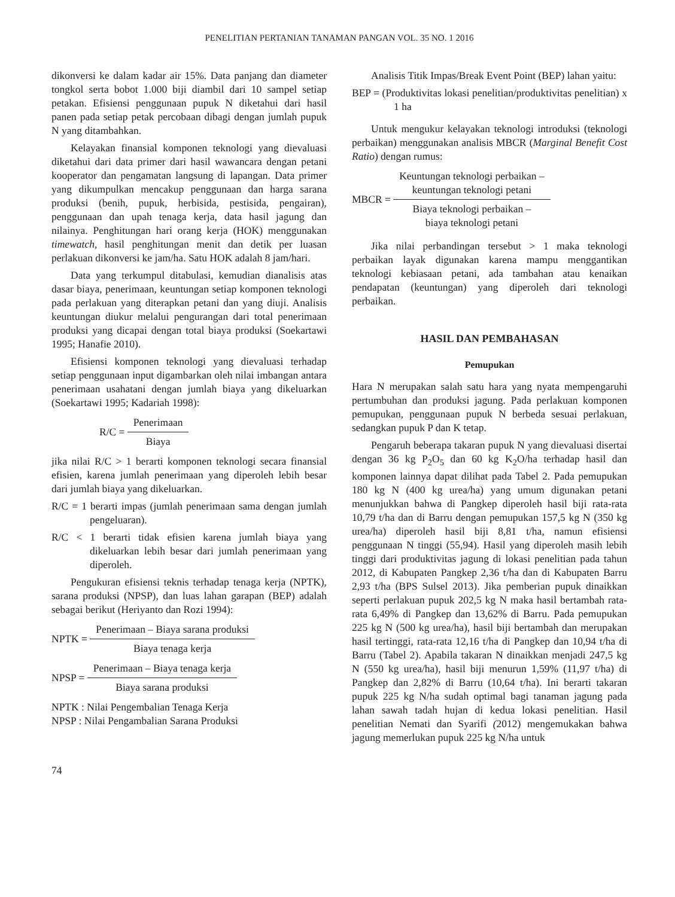PENELITIAN PERTANIAN TANAMAN PANGAN VOL. 35 NO. 1 2016
dikonversi ke dalam kadar air 15%. Data panjang dan diameter tongkol serta bobot 1.000 biji diambil dari 10 sampel setiap petakan. Efisiensi penggunaan pupuk N diketahui dari hasil panen pada setiap petak percobaan dibagi dengan jumlah pupuk N yang ditambahkan.
Kelayakan finansial komponen teknologi yang dievaluasi diketahui dari data primer dari hasil wawancara dengan petani kooperator dan pengamatan langsung di lapangan. Data primer yang dikumpulkan mencakup penggunaan dan harga sarana produksi (benih, pupuk, herbisida, pestisida, pengairan), penggunaan dan upah tenaga kerja, data hasil jagung dan nilainya. Penghitungan hari orang kerja (HOK) menggunakan timewatch, hasil penghitungan menit dan detik per luasan perlakuan dikonversi ke jam/ha. Satu HOK adalah 8 jam/hari.
Data yang terkumpul ditabulasi, kemudian dianalisis atas dasar biaya, penerimaan, keuntungan setiap komponen teknologi pada perlakuan yang diterapkan petani dan yang diuji. Analisis keuntungan diukur melalui pengurangan dari total penerimaan produksi yang dicapai dengan total biaya produksi (Soekartawi 1995; Hanafie 2010).
Efisiensi komponen teknologi yang dievaluasi terhadap setiap penggunaan input digambarkan oleh nilai imbangan antara penerimaan usahatani dengan jumlah biaya yang dikeluarkan (Soekartawi 1995; Kadariah 1998):
R/C =
Penerimaan
Biaya
jika nilai R/C > 1 berarti komponen teknologi secara finansial efisien, karena jumlah penerimaan yang diperoleh lebih besar dari jumlah biaya yang dikeluarkan.
R/C = 1 berarti impas (jumlah penerimaan sama dengan jumlah pengeluaran).
R/C < 1 berarti tidak efisien karena jumlah biaya yang dikeluarkan lebih besar dari jumlah penerimaan yang diperoleh.
Pengukuran efisiensi teknis terhadap tenaga kerja (NPTK), sarana produksi (NPSP), dan luas lahan garapan (BEP) adalah sebagai berikut (Heriyanto dan Rozi 1994):
NPTK =
Penerimaan – Biaya sarana produksi
Biaya tenaga kerja
NPSP =
Penerimaan – Biaya tenaga kerja
Biaya sarana produksi
NPTK : Nilai Pengembalian Tenaga Kerja
NPSP : Nilai Pengambalian Sarana Produksi
74
Analisis Titik Impas/Break Event Point (BEP) lahan yaitu:
BEP = (Produktivitas lokasi penelitian/produktivitas penelitian) x 1 ha
Untuk mengukur kelayakan teknologi introduksi (teknologi perbaikan) menggunakan analisis MBCR (Marginal Benefit Cost Ratio) dengan rumus:
MBCR =
Keuntungan teknologi perbaikan –
keuntungan teknologi petani
Biaya teknologi perbaikan –
biaya teknologi petani
Jika nilai perbandingan tersebut > 1 maka teknologi perbaikan layak digunakan karena mampu menggantikan teknologi kebiasaan petani, ada tambahan atau kenaikan pendapatan (keuntungan) yang diperoleh dari teknologi perbaikan.
HASIL DAN PEMBAHASAN
Pemupukan
Hara N merupakan salah satu hara yang nyata mempengaruhi pertumbuhan dan produksi jagung. Pada perlakuan komponen pemupukan, penggunaan pupuk N berbeda sesuai perlakuan, sedangkan pupuk P dan K tetap.
Pengaruh beberapa takaran pupuk N yang dievaluasi disertai dengan 36 kg P<sub>2</sub>O<sub>5</sub> dan 60 kg K<sub>2</sub>O/ha terhadap hasil dan komponen lainnya dapat dilihat pada Tabel 2. Pada pemupukan 180 kg N (400 kg urea/ha) yang umum digunakan petani menunjukkan bahwa di Pangkep diperoleh hasil biji rata-rata 10,79 t/ha dan di Barru dengan pemupukan 157,5 kg N (350 kg urea/ha) diperoleh hasil biji 8,81 t/ha, namun efisiensi penggunaan N tinggi (55,94). Hasil yang diperoleh masih lebih tinggi dari produktivitas jagung di lokasi penelitian pada tahun 2012, di Kabupaten Pangkep 2,36 t/ha dan di Kabupaten Barru 2,93 t/ha (BPS Sulsel 2013). Jika pemberian pupuk dinaikkan seperti perlakuan pupuk 202,5 kg N maka hasil bertambah rata-rata 6,49% di Pangkep dan 13,62% di Barru. Pada pemupukan 225 kg N (500 kg urea/ha), hasil biji bertambah dan merupakan hasil tertinggi, rata-rata 12,16 t/ha di Pangkep dan 10,94 t/ha di Barru (Tabel 2). Apabila takaran N dinaikkan menjadi 247,5 kg N (550 kg urea/ha), hasil biji menurun 1,59% (11,97 t/ha) di Pangkep dan 2,82% di Barru (10,64 t/ha). Ini berarti takaran pupuk 225 kg N/ha sudah optimal bagi tanaman jagung pada lahan sawah tadah hujan di kedua lokasi penelitian. Hasil penelitian Nemati dan Syarifi (2012) mengemukakan bahwa jagung memerlukan pupuk 225 kg N/ha untuk